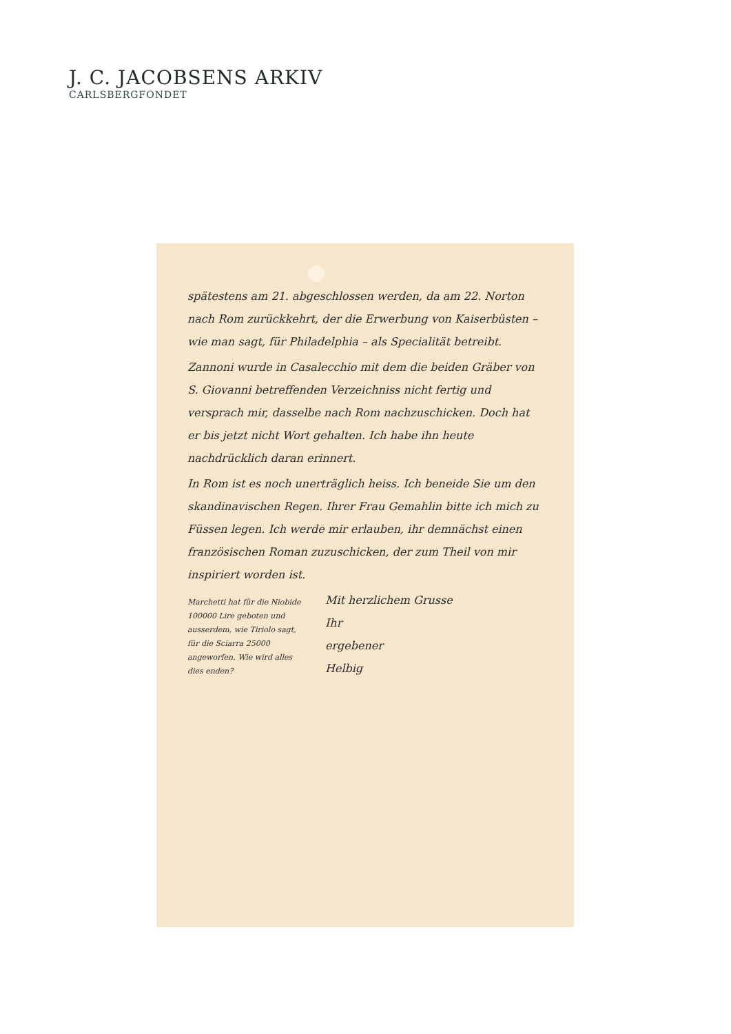J. C. JACOBSENS ARKIV
CARLSBERGFONDET
spätestens am 21. abgeschlossen werden, da am 22. Norton nach Rom zurückkehrt, der die Erwerbung von Kaiserbüsten – wie man sagt, für Philadelphia – als Specialität betreibt.
Zannoni wurde in Casalecchio mit dem die beiden Gräber von S. Giovanni betreffenden Verzeichniss nicht fertig und versprach mir, dasselbe nach Rom nachzuschicken. Doch hat er bis jetzt nicht Wort gehalten. Ich habe ihn heute nachdrücklich daran erinnert.
In Rom ist es noch unerträglich heiss. Ich beneide Sie um den skandinavischen Regen. Ihrer Frau Gemahlin bitte ich mich zu Füssen legen. Ich werde mir erlauben, ihr demnächst einen französischen Roman zuzuschicken, der zum Theil von mir inspiriert worden ist.
Marchetti hat für die Niobide 100000 Lire geboten und ausserdem, wie Tiriolo sagt, für die Sciarra 25000 angeworfen. Wie wird alles dies enden?
Mit herzlichem Grusse
Ihr
ergebener
Helbig